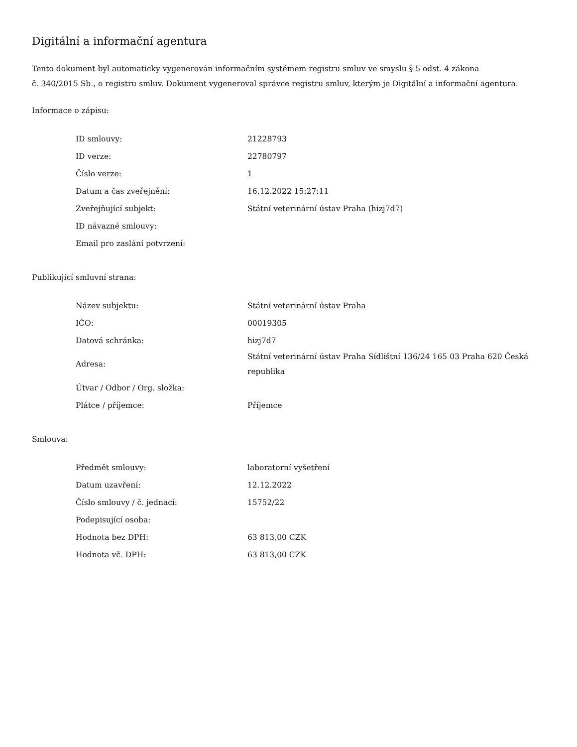Digitální a informační agentura
Tento dokument byl automaticky vygenerován informačním systémem registru smluv ve smyslu § 5 odst. 4 zákona
č. 340/2015 Sb., o registru smluv. Dokument vygeneroval správce registru smluv, kterým je Digitální a informační agentura.
Informace o zápisu:
| ID smlouvy: | 21228793 |
| ID verze: | 22780797 |
| Číslo verze: | 1 |
| Datum a čas zveřejnění: | 16.12.2022 15:27:11 |
| Zveřejňující subjekt: | Státní veterinární ústav Praha (hizj7d7) |
| ID návazné smlouvy: | |
| Email pro zaslání potvrzení: | |
Publikující smluvní strana:
| Název subjektu: | Státní veterinární ústav Praha |
| IČO: | 00019305 |
| Datová schránka: | hizj7d7 |
| Adresa: | Státní veterinární ústav Praha Sídlištní 136/24 165 03 Praha 620 Česká republika |
| Útvar / Odbor / Org. složka: | |
| Plátce / příjemce: | Příjemce |
Smlouva:
| Předmět smlouvy: | laboratorní vyšetření |
| Datum uzavření: | 12.12.2022 |
| Číslo smlouvy / č. jednací: | 15752/22 |
| Podepisující osoba: | |
| Hodnota bez DPH: | 63 813,00 CZK |
| Hodnota vč. DPH: | 63 813,00 CZK |